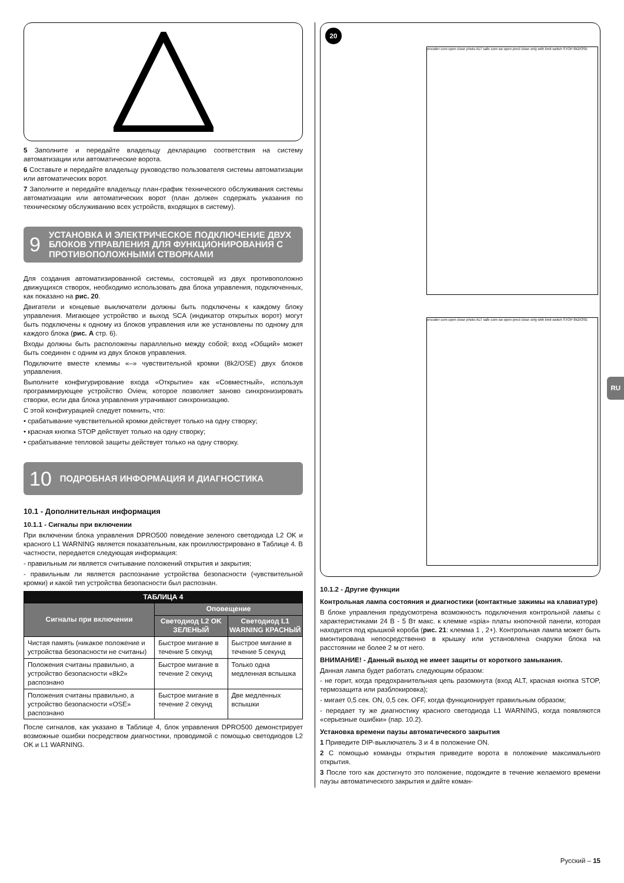5 Заполните и передайте владельцу декларацию соответствия на систему автоматизации или автоматические ворота.
6 Составьте и передайте владельцу руководство пользователя системы автоматизации или автоматических ворот.
7 Заполните и передайте владельцу план-график технического обслуживания системы автоматизации или автоматических ворот (план должен содержать указания по техническому обслуживанию всех устройств, входящих в систему).
9 УСТАНОВКА И ЭЛЕКТРИЧЕСКОЕ ПОДКЛЮЧЕНИЕ ДВУХ БЛОКОВ УПРАВЛЕНИЯ ДЛЯ ФУНКЦИОНИРОВАНИЯ С ПРОТИВОПОЛОЖНЫМИ СТВОРКАМИ
Для создания автоматизированной системы, состоящей из двух противоположно движущихся створок, необходимо использовать два блока управления, подключенных, как показано на рис. 20.
Двигатели и концевые выключатели должны быть подключены к каждому блоку управления. Мигающее устройство и выход SCA (индикатор открытых ворот) могут быть подключены к одному из блоков управления или же установлены по одному для каждого блока (рис. A стр. 6).
Входы должны быть расположены параллельно между собой; вход «Общий» может быть соединен с одним из двух блоков управления.
Подключите вместе клеммы «–» чувствительной кромки (8k2/OSE) двух блоков управления.
Выполните конфигурирование входа «Открытие» как «Совместный», используя программирующее устройство Oview, которое позволяет заново синхронизировать створки, если два блока управления утрачивают синхронизацию.
С этой конфигурацией следует помнить, что:
• срабатывание чувствительной кромки действует только на одну створку;
• красная кнопка STOP действует только на одну створку;
• срабатывание тепловой защиты действует только на одну створку.
10 ПОДРОБНАЯ ИНФОРМАЦИЯ И ДИАГНОСТИКА
10.1 - Дополнительная информация
10.1.1 - Сигналы при включении
При включении блока управления DPRO500 поведение зеленого светодиода L2 OK и красного L1 WARNING является показательным, как проиллюстрировано в Таблице 4. В частности, передается следующая информация:
- правильным ли является считывание положений открытия и закрытия;
- правильным ли является распознание устройства безопасности (чувствительной кромки) и какой тип устройства безопасности был распознан.
| ТАБЛИЦА 4 | | |
| --- | --- | --- |
| Сигналы при включении | Оповещение | |
| | Светодиод L2 OK ЗЕЛЕНЫЙ | Светодиод L1 WARNING КРАСНЫЙ |
| Чистая память (никакое положение и устройства безопасности не считаны) | Быстрое мигание в течение 5 секунд | Быстрое мигание в течение 5 секунд |
| Положения считаны правильно, а устройство безопасности «8k2» распознано | Быстрое мигание в течение 2 секунд | Только одна медленная вспышка |
| Положения считаны правильно, а устройство безопасности «OSE» распознано | Быстрое мигание в течение 2 секунд | Две медленных вспышки |
После сигналов, как указано в Таблице 4, блок управления DPRO500 демонстрирует возможные ошибки посредством диагностики, проводимой с помощью светодиодов L2 OK и L1 WARNING.
20
encoder com open close photo ALT safe com sw open precl close only with limit switch STOP 8k2/OSE
encoder com open close photo ALT safe com sw open precl close only with limit switch STOP 8k2/OSE
10.1.2 - Другие функции
Контрольная лампа состояния и диагностики (контактные зажимы на клавиатуре)
В блоке управления предусмотрена возможность подключения контрольной лампы с характеристиками 24 В - 5 Вт макс. к клемме «spia» платы кнопочной панели, которая находится под крышкой короба (рис. 21: клемма 1 , 2+). Контрольная лампа может быть вмонтирована непосредственно в крышку или установлена снаружи блока на расстоянии не более 2 м от него.
ВНИМАНИЕ! - Данный выход не имеет защиты от короткого замыкания.
Данная лампа будет работать следующим образом:
- не горит, когда предохранительная цепь разомкнута (вход ALT, красная кнопка STOP, термозащита или разблокировка);
- мигает 0,5 сек. ON, 0,5 сек. OFF, когда функционирует правильным образом;
- передает ту же диагностику красного светодиода L1 WARNING, когда появляются «серьезные ошибки» (пар. 10.2).
Установка времени паузы автоматического закрытия
1 Приведите DIP-выключатель 3 и 4 в положение ON.
2 С помощью команды открытия приведите ворота в положение максимального открытия.
3 После того как достигнуто это положение, подождите в течение желаемого времени паузы автоматического закрытия и дайте коман-
RU
Русский – 15